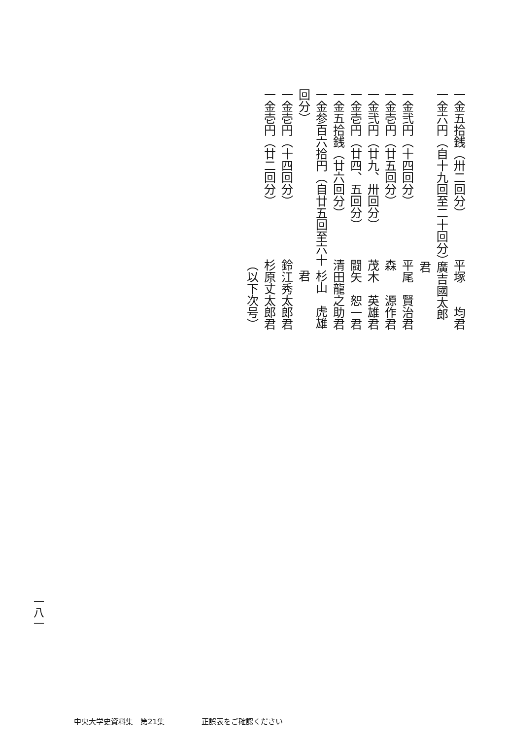一金五拾銭（卅二回分） 平塚　　均君
一金六円（自十九回至二十回分） 廣吉國太郎君
一金弐円（十四回分） 平尾　賢治君
一金壱円（廿五回分） 森　　源作君
一金弐円（廿九、卅回分） 茂木　英雄君
一金壱円（廿四、五回分） 闘矢　恕一君
一金五拾銭（廿六回分） 清田龍之助君
一金参百六拾円（自廿五回至六十回分） 杉山　虎雄君
一金壱円（十四回分） 鈴江秀太郎君
一金壱円（廿二回分） 杉原丈太郎君
（以下次号）
一八一
中央大学史資料集　第21集　　　　　正誤表をご確認ください